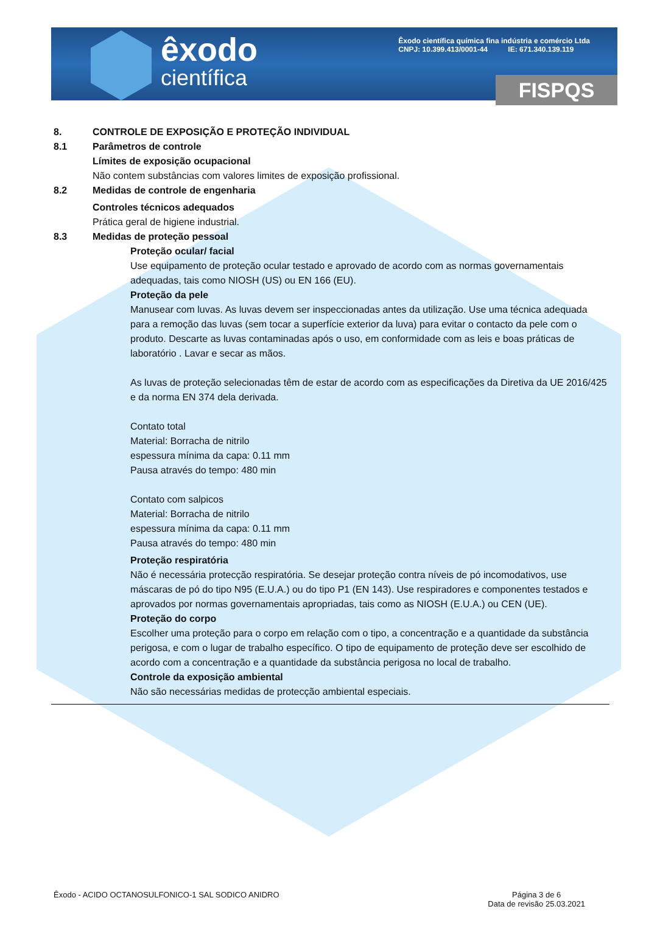êxodo
científica
Êxodo científica química fina indústria e comércio Ltda
CNPJ: 10.399.413/0001-44 IE: 671.340.139.119
FISPQS
8. CONTROLE DE EXPOSIÇÃO E PROTEÇÃO INDIVIDUAL
8.1 Parâmetros de controle
Límites de exposição ocupacional
Não contem substâncias com valores limites de exposição profissional.
8.2 Medidas de controle de engenharia
Controles técnicos adequados
Prática geral de higiene industrial.
8.3 Medidas de proteção pessoal
Proteção ocular/ facial
Use equipamento de proteção ocular testado e aprovado de acordo com as normas governamentais adequadas, tais como NIOSH (US) ou EN 166 (EU).
Proteção da pele
Manusear com luvas. As luvas devem ser inspeccionadas antes da utilização. Use uma técnica adequada para a remoção das luvas (sem tocar a superfície exterior da luva) para evitar o contacto da pele com o produto. Descarte as luvas contaminadas após o uso, em conformidade com as leis e boas práticas de laboratório . Lavar e secar as mãos.
As luvas de proteção selecionadas têm de estar de acordo com as especificações da Diretiva da UE 2016/425 e da norma EN 374 dela derivada.
Contato total
Material: Borracha de nitrilo
espessura mínima da capa: 0.11 mm
Pausa através do tempo: 480 min
Contato com salpicos
Material: Borracha de nitrilo
espessura mínima da capa: 0.11 mm
Pausa através do tempo: 480 min
Proteção respiratória
Não é necessária protecção respiratória. Se desejar proteção contra níveis de pó incomodativos, use máscaras de pó do tipo N95 (E.U.A.) ou do tipo P1 (EN 143). Use respiradores e componentes testados e aprovados por normas governamentais apropriadas, tais como as NIOSH (E.U.A.) ou CEN (UE).
Proteção do corpo
Escolher uma proteção para o corpo em relação com o tipo, a concentração e a quantidade da substância perigosa, e com o lugar de trabalho específico. O tipo de equipamento de proteção deve ser escolhido de acordo com a concentração e a quantidade da substância perigosa no local de trabalho.
Controle da exposição ambiental
Não são necessárias medidas de protecção ambiental especiais.
Êxodo - ACIDO OCTANOSULFONICO-1 SAL SODICO ANIDRO Página 3 de 6
Data de revisão 25.03.2021